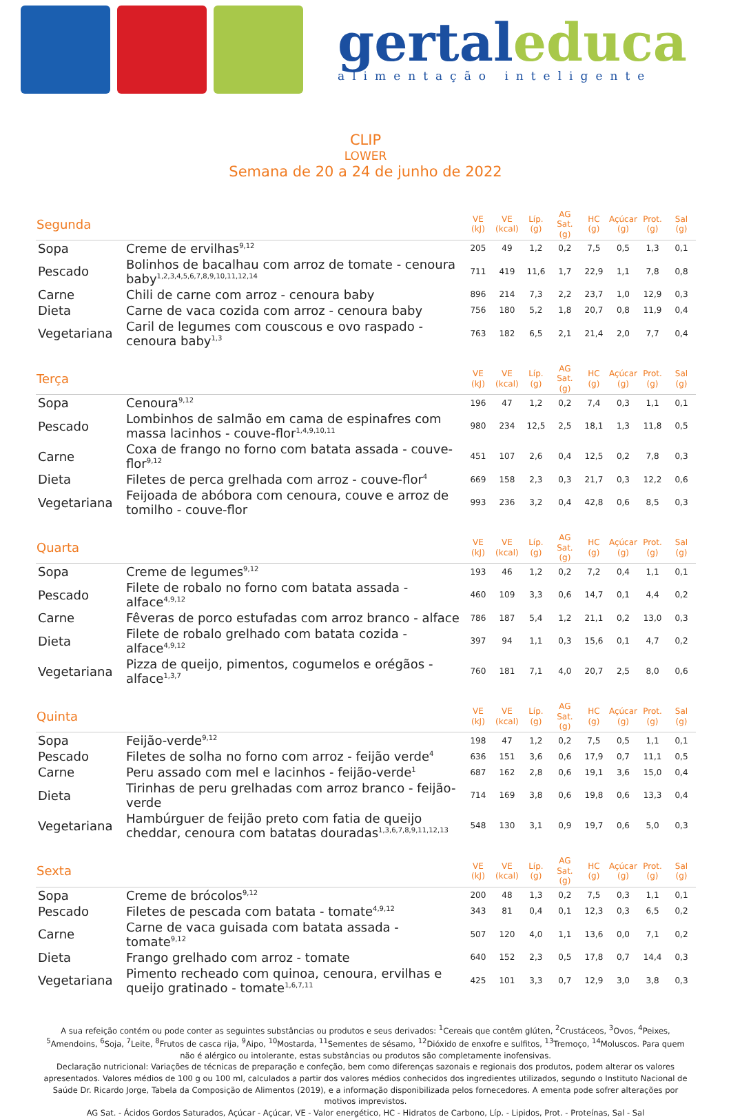gertaleduca
alimentação inteligente
CLIP
LOWER
Semana de 20 a 24 de junho de 2022
| Segunda | | VE (kJ) | VE (kcal) | Líp. (g) | AG Sat. (g) | HC (g) | Açúcar (g) | Prot. (g) | Sal (g) |
| --- | --- | --- | --- | --- | --- | --- | --- | --- | --- |
| Sopa | Creme de ervilhas<sup>9,12</sup> | 205 | 49 | 1,2 | 0,2 | 7,5 | 0,5 | 1,3 | 0,1 |
| Pescado | Bolinhos de bacalhau com arroz de tomate - cenoura baby<sup>1,2,3,4,5,6,7,8,9,10,11,12,14</sup> | 711 | 419 | 11,6 | 1,7 | 22,9 | 1,1 | 7,8 | 0,8 |
| Carne | Chili de carne com arroz - cenoura baby | 896 | 214 | 7,3 | 2,2 | 23,7 | 1,0 | 12,9 | 0,3 |
| Dieta | Carne de vaca cozida com arroz - cenoura baby | 756 | 180 | 5,2 | 1,8 | 20,7 | 0,8 | 11,9 | 0,4 |
| Vegetariana | Caril de legumes com couscous e ovo raspado - cenoura baby<sup>1,3</sup> | 763 | 182 | 6,5 | 2,1 | 21,4 | 2,0 | 7,7 | 0,4 |
| Terça | | VE (kJ) | VE (kcal) | Líp. (g) | AG Sat. (g) | HC (g) | Açúcar (g) | Prot. (g) | Sal (g) |
| Sopa | Cenoura<sup>9,12</sup> | 196 | 47 | 1,2 | 0,2 | 7,4 | 0,3 | 1,1 | 0,1 |
| Pescado | Lombinhos de salmão em cama de espinafres com massa lacinhos - couve-flor<sup>1,4,9,10,11</sup> | 980 | 234 | 12,5 | 2,5 | 18,1 | 1,3 | 11,8 | 0,5 |
| Carne | Coxa de frango no forno com batata assada - couve-flor<sup>9,12</sup> | 451 | 107 | 2,6 | 0,4 | 12,5 | 0,2 | 7,8 | 0,3 |
| Dieta | Filetes de perca grelhada com arroz - couve-flor<sup>4</sup> | 669 | 158 | 2,3 | 0,3 | 21,7 | 0,3 | 12,2 | 0,6 |
| Vegetariana | Feijoada de abóbora com cenoura, couve e arroz de tomilho - couve-flor | 993 | 236 | 3,2 | 0,4 | 42,8 | 0,6 | 8,5 | 0,3 |
| Quarta | | VE (kJ) | VE (kcal) | Líp. (g) | AG Sat. (g) | HC (g) | Açúcar (g) | Prot. (g) | Sal (g) |
| Sopa | Creme de legumes<sup>9,12</sup> | 193 | 46 | 1,2 | 0,2 | 7,2 | 0,4 | 1,1 | 0,1 |
| Pescado | Filete de robalo no forno com batata assada - alface<sup>4,9,12</sup> | 460 | 109 | 3,3 | 0,6 | 14,7 | 0,1 | 4,4 | 0,2 |
| Carne | Fêveras de porco estufadas com arroz branco - alface | 786 | 187 | 5,4 | 1,2 | 21,1 | 0,2 | 13,0 | 0,3 |
| Dieta | Filete de robalo grelhado com batata cozida - alface<sup>4,9,12</sup> | 397 | 94 | 1,1 | 0,3 | 15,6 | 0,1 | 4,7 | 0,2 |
| Vegetariana | Pizza de queijo, pimentos, cogumelos e orégãos - alface<sup>1,3,7</sup> | 760 | 181 | 7,1 | 4,0 | 20,7 | 2,5 | 8,0 | 0,6 |
| Quinta | | VE (kJ) | VE (kcal) | Líp. (g) | AG Sat. (g) | HC (g) | Açúcar (g) | Prot. (g) | Sal (g) |
| Sopa | Feijão-verde<sup>9,12</sup> | 198 | 47 | 1,2 | 0,2 | 7,5 | 0,5 | 1,1 | 0,1 |
| Pescado | Filetes de solha no forno com arroz - feijão verde<sup>4</sup> | 636 | 151 | 3,6 | 0,6 | 17,9 | 0,7 | 11,1 | 0,5 |
| Carne | Peru assado com mel e lacinhos - feijão-verde<sup>1</sup> | 687 | 162 | 2,8 | 0,6 | 19,1 | 3,6 | 15,0 | 0,4 |
| Dieta | Tirinhas de peru grelhadas com arroz branco - feijão-verde | 714 | 169 | 3,8 | 0,6 | 19,8 | 0,6 | 13,3 | 0,4 |
| Vegetariana | Hambúrguer de feijão preto com fatia de queijo cheddar, cenoura com batatas douradas<sup>1,3,6,7,8,9,11,12,13</sup> | 548 | 130 | 3,1 | 0,9 | 19,7 | 0,6 | 5,0 | 0,3 |
| Sexta | | VE (kJ) | VE (kcal) | Líp. (g) | AG Sat. (g) | HC (g) | Açúcar (g) | Prot. (g) | Sal (g) |
| Sopa | Creme de brócolos<sup>9,12</sup> | 200 | 48 | 1,3 | 0,2 | 7,5 | 0,3 | 1,1 | 0,1 |
| Pescado | Filetes de pescada com batata - tomate<sup>4,9,12</sup> | 343 | 81 | 0,4 | 0,1 | 12,3 | 0,3 | 6,5 | 0,2 |
| Carne | Carne de vaca guisada com batata assada - tomate<sup>9,12</sup> | 507 | 120 | 4,0 | 1,1 | 13,6 | 0,0 | 7,1 | 0,2 |
| Dieta | Frango grelhado com arroz - tomate | 640 | 152 | 2,3 | 0,5 | 17,8 | 0,7 | 14,4 | 0,3 |
| Vegetariana | Pimento recheado com quinoa, cenoura, ervilhas e queijo gratinado - tomate<sup>1,6,7,11</sup> | 425 | 101 | 3,3 | 0,7 | 12,9 | 3,0 | 3,8 | 0,3 |
A sua refeição contém ou pode conter as seguintes substâncias ou produtos e seus derivados: <sup>1</sup>Cereais que contêm glúten, <sup>2</sup>Crustáceos, <sup>3</sup>Ovos, <sup>4</sup>Peixes, <sup>5</sup>Amendoins, <sup>6</sup>Soja, <sup>7</sup>Leite, <sup>8</sup>Frutos de casca rija, <sup>9</sup>Aipo, <sup>10</sup>Mostarda, <sup>11</sup>Sementes de sésamo, <sup>12</sup>Dióxido de enxofre e sulfitos, <sup>13</sup>Tremoço, <sup>14</sup>Moluscos. Para quem não é alérgico ou intolerante, estas substâncias ou produtos são completamente inofensivas.
Declaração nutricional: Variações de técnicas de preparação e confeção, bem como diferenças sazonais e regionais dos produtos, podem alterar os valores apresentados. Valores médios de 100 g ou 100 ml, calculados a partir dos valores médios conhecidos dos ingredientes utilizados, segundo o Instituto Nacional de Saúde Dr. Ricardo Jorge, Tabela da Composição de Alimentos (2019), e a informação disponibilizada pelos fornecedores. A ementa pode sofrer alterações por motivos imprevistos.
AG Sat. - Ácidos Gordos Saturados, Açúcar - Açúcar, VE - Valor energético, HC - Hidratos de Carbono, Líp. - Lipidos, Prot. - Proteínas, Sal - Sal